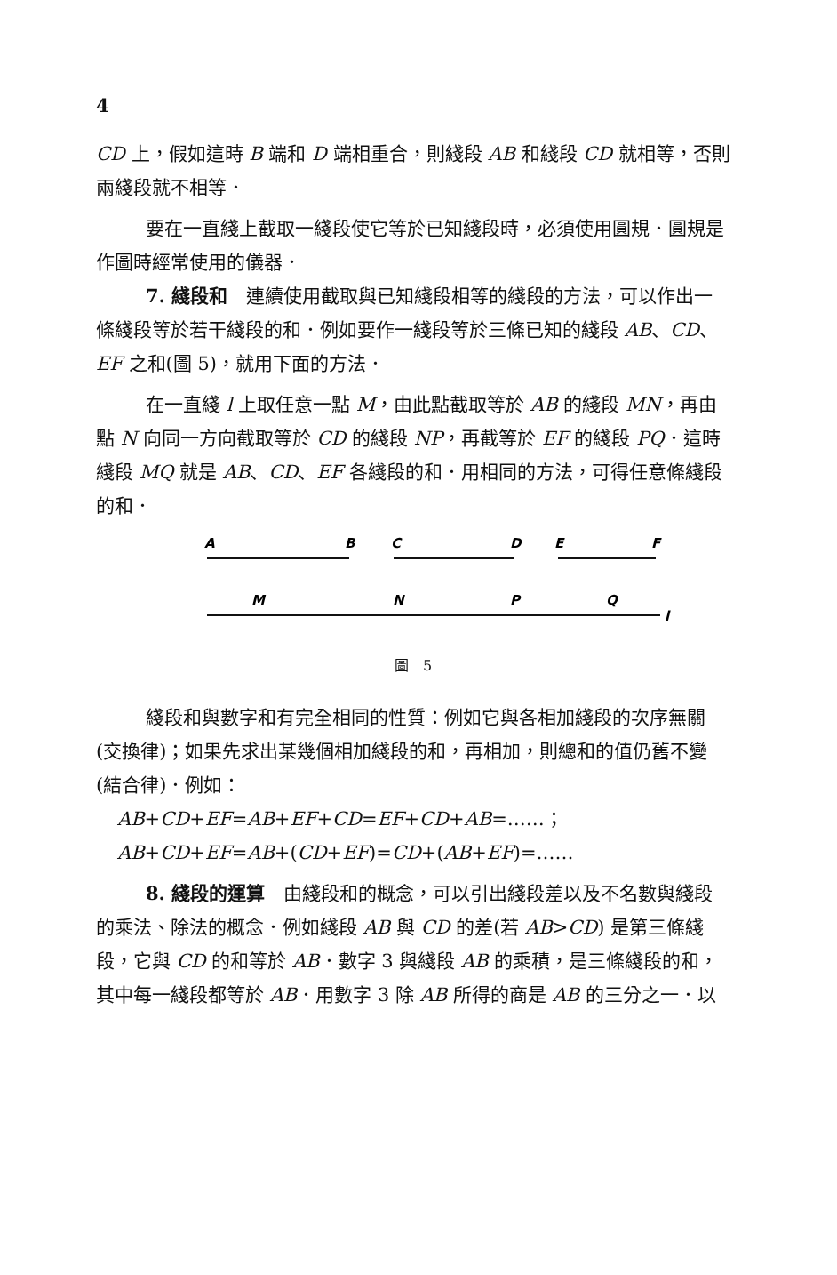4
CD 上，假如這時 B 端和 D 端相重合，則綫段 AB 和綫段 CD 就相等，否則兩綫段就不相等．
要在一直綫上截取一綫段使它等於已知綫段時，必須使用圓規．圓規是作圖時經常使用的儀器．
7. 綫段和　連續使用截取與已知綫段相等的綫段的方法，可以作出一條綫段等於若干綫段的和．例如要作一綫段等於三條已知的綫段 AB、CD、EF 之和(圖 5)，就用下面的方法．
在一直綫 l 上取任意一點 M，由此點截取等於 AB 的綫段 MN，再由點 N 向同一方向截取等於 CD 的綫段 NP，再截等於 EF 的綫段 PQ．這時綫段 MQ 就是 AB、CD、EF 各綫段的和．用相同的方法，可得任意條綫段的和．
A
B
C
D
E
F
M
N
P
Q
l
圖　5
綫段和與數字和有完全相同的性質：例如它與各相加綫段的次序無關(交換律)；如果先求出某幾個相加綫段的和，再相加，則總和的值仍舊不變(結合律)．例如：
AB+CD+EF=AB+EF+CD=EF+CD+AB=……；
AB+CD+EF=AB+(CD+EF)=CD+(AB+EF)=……
8. 綫段的運算　由綫段和的概念，可以引出綫段差以及不名數與綫段的乘法、除法的概念．例如綫段 AB 與 CD 的差(若 AB>CD) 是第三條綫段，它與 CD 的和等於 AB．數字 3 與綫段 AB 的乘積，是三條綫段的和，其中每一綫段都等於 AB．用數字 3 除 AB 所得的商是 AB 的三分之一．以